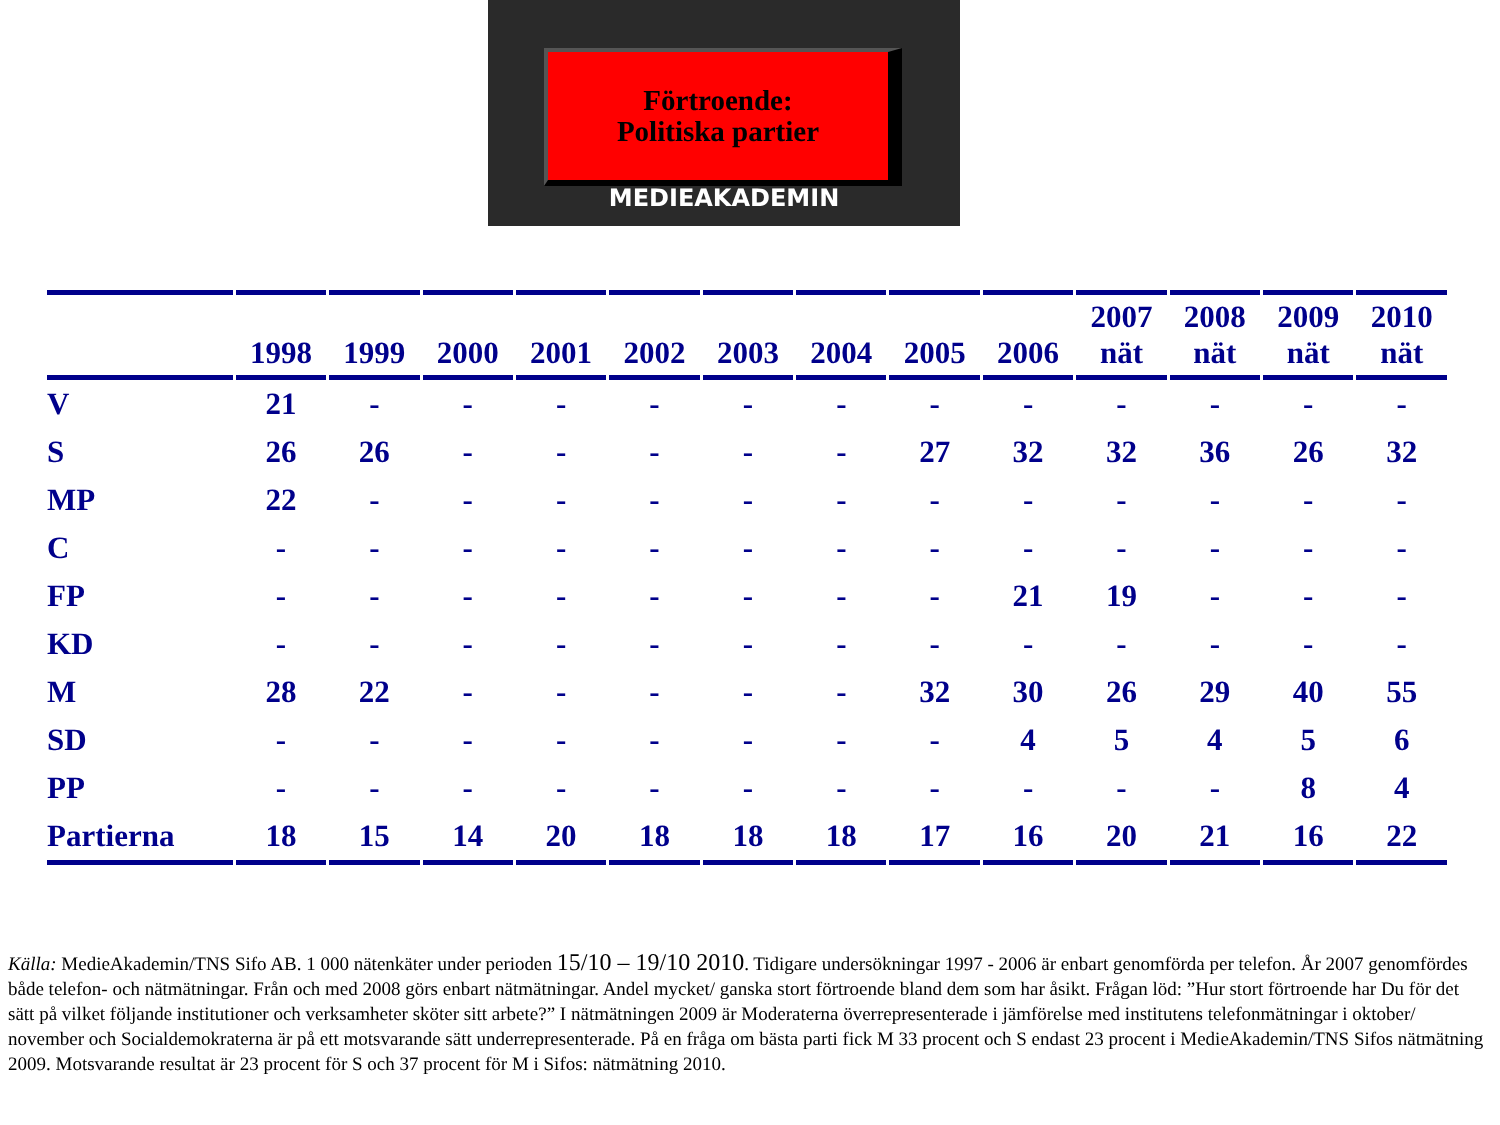Förtroende:
Politiska partier
MEDIEAKADEMIN
| | 1998 | 1999 | 2000 | 2001 | 2002 | 2003 | 2004 | 2005 | 2006 | 2007 nät | 2008 nät | 2009 nät | 2010 nät |
| --- | --- | --- | --- | --- | --- | --- | --- | --- | --- | --- | --- | --- | --- |
| V | 21 | - | - | - | - | - | - | - | - | - | - | - | - |
| S | 26 | 26 | - | - | - | - | - | 27 | 32 | 32 | 36 | 26 | 32 |
| MP | 22 | - | - | - | - | - | - | - | - | - | - | - | - |
| C | - | - | - | - | - | - | - | - | - | - | - | - | - |
| FP | - | - | - | - | - | - | - | - | 21 | 19 | - | - | - |
| KD | - | - | - | - | - | - | - | - | - | - | - | - | - |
| M | 28 | 22 | - | - | - | - | - | 32 | 30 | 26 | 29 | 40 | 55 |
| SD | - | - | - | - | - | - | - | - | 4 | 5 | 4 | 5 | 6 |
| PP | - | - | - | - | - | - | - | - | - | - | - | 8 | 4 |
| Partierna | 18 | 15 | 14 | 20 | 18 | 18 | 18 | 17 | 16 | 20 | 21 | 16 | 22 |
Källa: MedieAkademin/TNS Sifo AB. 1 000 nätenkäter under perioden 15/10 – 19/10 2010. Tidigare undersökningar 1997 - 2006 är enbart genomförda per telefon. År 2007 genomfördes både telefon- och nätmätningar. Från och med 2008 görs enbart nätmätningar. Andel mycket/ ganska stort förtroende bland dem som har åsikt. Frågan löd: ”Hur stort förtroende har Du för det sätt på vilket följande institutioner och verksamheter sköter sitt arbete?” I nätmätningen 2009 är Moderaterna överrepresenterade i jämförelse med institutens telefonmätningar i oktober/ november och Socialdemokraterna är på ett motsvarande sätt underrepresenterade. På en fråga om bästa parti fick M 33 procent och S endast 23 procent i MedieAkademin/TNS Sifos nätmätning 2009. Motsvarande resultat är 23 procent för S och 37 procent för M i Sifos: nätmätning 2010.